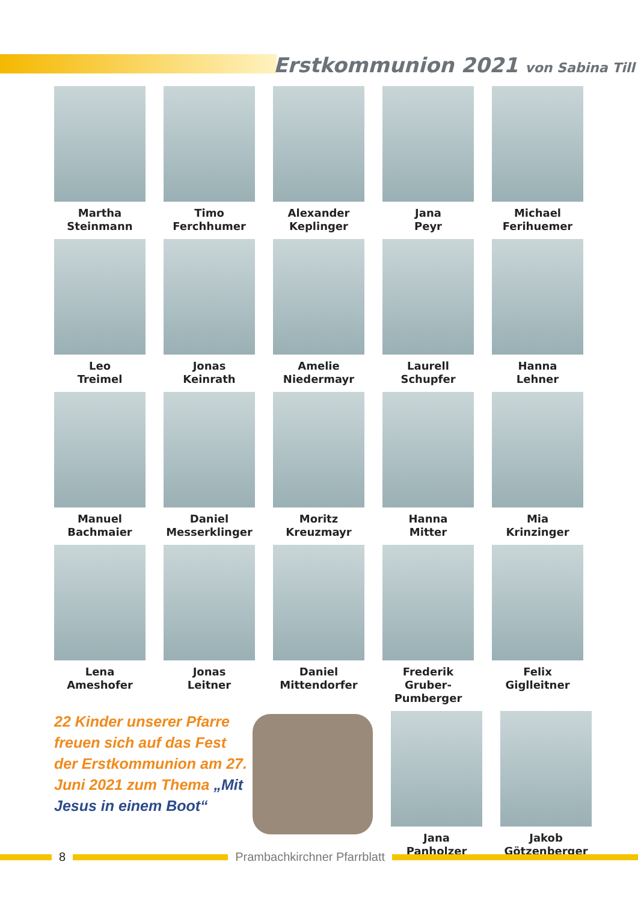Erstkommunion 2021 von Sabina Till
Martha
Steinmann
Timo
Ferchhumer
Alexander
Keplinger
Jana
Peyr
Michael
Ferihuemer
Leo
Treimel
Jonas
Keinrath
Amelie
Niedermayr
Laurell
Schupfer
Hanna
Lehner
Manuel
Bachmaier
Daniel
Messerklinger
Moritz
Kreuzmayr
Hanna
Mitter
Mia
Krinzinger
Lena
Ameshofer
Jonas
Leitner
Daniel
Mittendorfer
Frederik Gruber-
Pumberger
Felix
Giglleitner
22 Kinder unserer Pfarre freuen sich auf das Fest der Erstkommunion am 27. Juni 2021 zum Thema „Mit Jesus in einem Boot“
Jana
Panholzer
Jakob
Götzenberger
8 Prambachkirchner Pfarrblatt